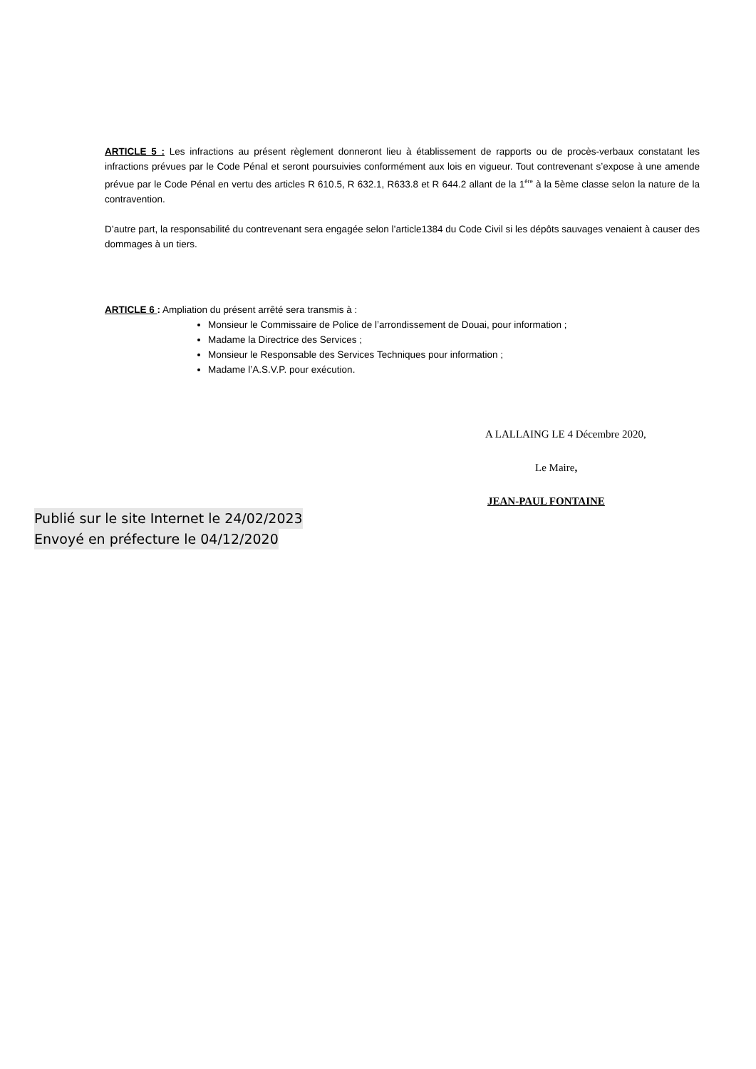ARTICLE 5 : Les infractions au présent règlement donneront lieu à établissement de rapports ou de procès-verbaux constatant les infractions prévues par le Code Pénal et seront poursuivies conformément aux lois en vigueur. Tout contrevenant s’expose à une amende prévue par le Code Pénal en vertu des articles R 610.5, R 632.1, R633.8 et R 644.2 allant de la 1<sup>ère</sup> à la 5ème classe selon la nature de la contravention.
D’autre part, la responsabilité du contrevenant sera engagée selon l’article1384 du Code Civil si les dépôts sauvages venaient à causer des dommages à un tiers.
ARTICLE 6 : Ampliation du présent arrêté sera transmis à :
Monsieur le Commissaire de Police de l’arrondissement de Douai, pour information ;
Madame la Directrice des Services ;
Monsieur le Responsable des Services Techniques pour information ;
Madame l’A.S.V.P. pour exécution.
A LALLAING LE 4 Décembre 2020,
Le Maire,
JEAN-PAUL FONTAINE
Publié sur le site Internet le 24/02/2023
Envoyé en préfecture le 04/12/2020